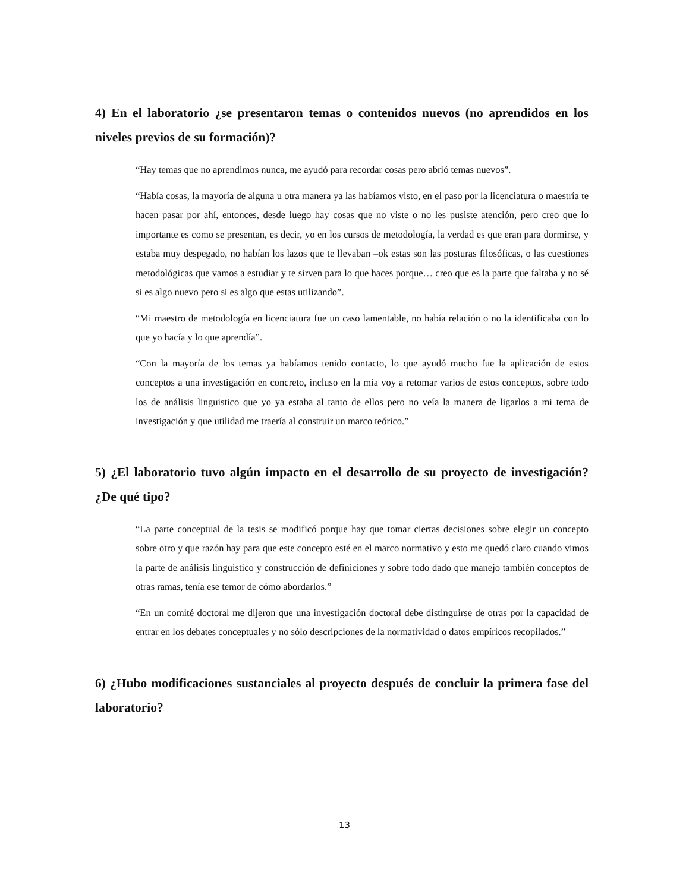4) En el laboratorio ¿se presentaron temas o contenidos nuevos (no aprendidos en los niveles previos de su formación)?
“Hay temas que no aprendimos nunca, me ayudó para recordar cosas pero abrió temas nuevos”.
“Había cosas, la mayoría de alguna u otra manera ya las habíamos visto, en el paso por la licenciatura o maestría te hacen pasar por ahí, entonces, desde luego hay cosas que no viste o no les pusiste atención, pero creo que lo importante es como se presentan, es decir, yo en los cursos de metodología, la verdad es que eran para dormirse, y estaba muy despegado, no habían los lazos que te llevaban –ok estas son las posturas filosóficas, o las cuestiones metodológicas que vamos a estudiar y te sirven para lo que haces porque… creo que es la parte que faltaba y no sé si es algo nuevo pero si es algo que estas utilizando”.
“Mi maestro de metodología en licenciatura fue un caso lamentable, no había relación o no la identificaba con lo que yo hacía y lo que aprendía”.
“Con la mayoría de los temas ya habíamos tenido contacto, lo que ayudó mucho fue la aplicación de estos conceptos a una investigación en concreto, incluso en la mia voy a retomar varios de estos conceptos, sobre todo los de análisis linguistico que yo ya estaba al tanto de ellos pero no veía la manera de ligarlos a mi tema de investigación y que utilidad me traería al construir un marco teórico.”
5) ¿El laboratorio tuvo algún impacto en el desarrollo de su proyecto de investigación? ¿De qué tipo?
“La parte conceptual de la tesis se modificó porque hay que tomar ciertas decisiones sobre elegir un concepto sobre otro y que razón hay para que este concepto esté en el marco normativo y esto me quedó claro cuando vimos la parte de análisis linguistico y construcción de definiciones y sobre todo dado que manejo también conceptos de otras ramas, tenía ese temor de cómo abordarlos.”
“En un comité doctoral me dijeron que una investigación doctoral debe distinguirse de otras por la capacidad de entrar en los debates conceptuales y no sólo descripciones de la normatividad o datos empíricos recopilados.”
6) ¿Hubo modificaciones sustanciales al proyecto después de concluir la primera fase del laboratorio?
13